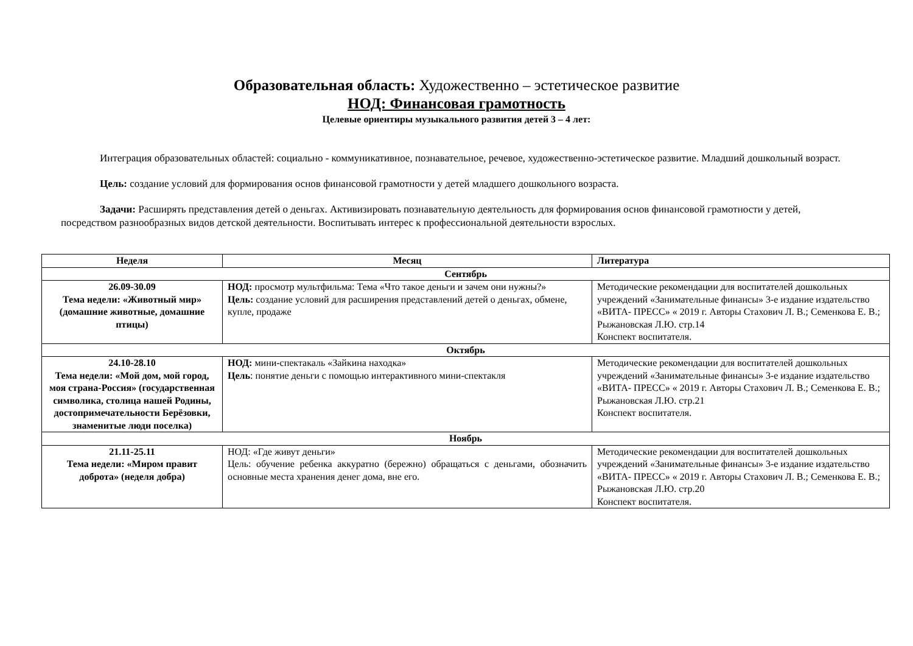Образовательная область: Художественно – эстетическое развитие
НОД: Финансовая грамотность
Целевые ориентиры музыкального развития детей 3 – 4 лет:
Интеграция образовательных областей: социально - коммуникативное, познавательное, речевое, художественно-эстетическое развитие. Младший дошкольный возраст.
Цель: создание условий для формирования основ финансовой грамотности у детей младшего дошкольного возраста.
Задачи: Расширять представления детей о деньгах. Активизировать познавательную деятельность для формирования основ финансовой грамотности у детей, посредством разнообразных видов детской деятельности. Воспитывать интерес к профессиональной деятельности взрослых.
| Неделя | Месяц | Литература |
| --- | --- | --- |
| Сентябрь | | |
| 26.09-30.09 Тема недели: «Животный мир» (домашние животные, домашние птицы) | НОД: просмотр мультфильма: Тема «Что такое деньги и зачем они нужны?» Цель: создание условий для расширения представлений детей о деньгах, обмене, купле, продаже | Методические рекомендации для воспитателей дошкольных учреждений «Занимательные финансы» 3-е издание издательство «ВИТА- ПРЕСС» « 2019 г. Авторы Стахович Л. В.; Семенкова Е. В.; Рыжановская Л.Ю. стр.14 Конспект воспитателя. |
| Октябрь | | |
| 24.10-28.10 Тема недели: «Мой дом, мой город, моя страна-Россия» (государственная символика, столица нашей Родины, достопримечательности Берёзовки, знаменитые люди поселка) | НОД: мини-спектакаль «Зайкина находка» Цель : понятие деньги с помощью интерактивного мини-спектакля | Методические рекомендации для воспитателей дошкольных учреждений «Занимательные финансы» 3-е издание издательство «ВИТА- ПРЕСС» « 2019 г. Авторы Стахович Л. В.; Семенкова Е. В.; Рыжановская Л.Ю. стр.21 Конспект воспитателя. |
| Ноябрь | | |
| 21.11-25.11 Тема недели: «Миром правит доброта» (неделя добра) | НОД: «Где живут деньги» Цель: обучение ребенка аккуратно (бережно) обращаться с деньгами, обозначить основные места хранения денег дома, вне его. | Методические рекомендации для воспитателей дошкольных учреждений «Занимательные финансы» 3-е издание издательство «ВИТА- ПРЕСС» « 2019 г. Авторы Стахович Л. В.; Семенкова Е. В.; Рыжановская Л.Ю. стр.20 Конспект воспитателя. |